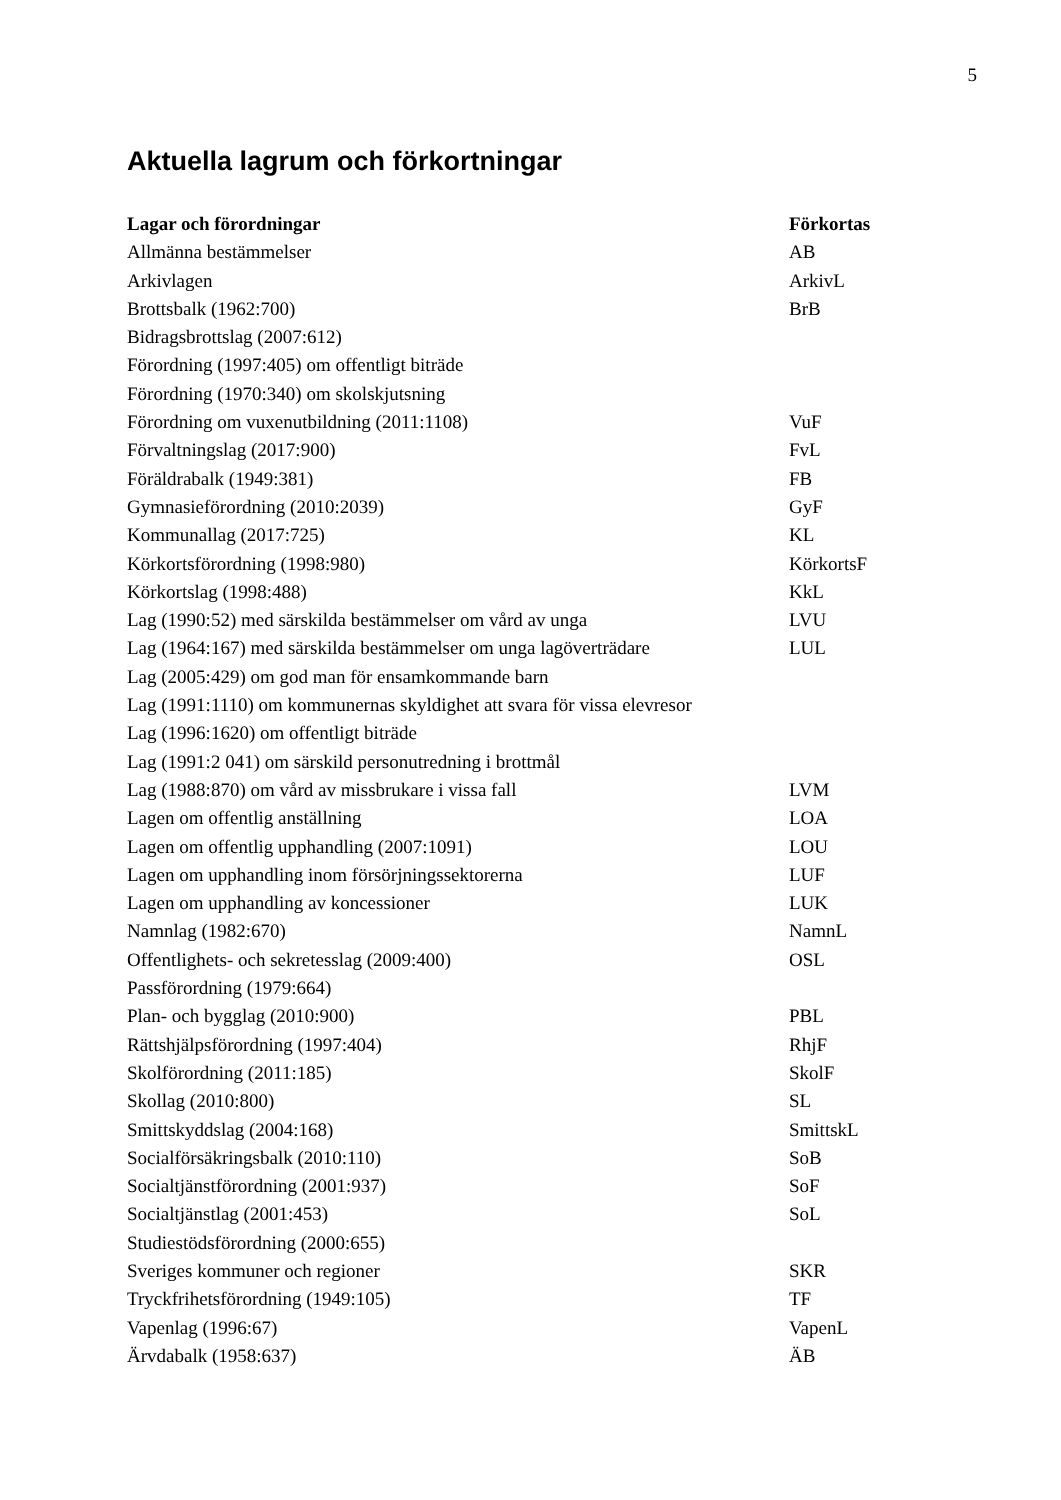5
Aktuella lagrum och förkortningar
| Lagar och förordningar | Förkortas |
| --- | --- |
| Allmänna bestämmelser | AB |
| Arkivlagen | ArkivL |
| Brottsbalk (1962:700) | BrB |
| Bidragsbrottslag (2007:612) | |
| Förordning (1997:405) om offentligt biträde | |
| Förordning (1970:340) om skolskjutsning | |
| Förordning om vuxenutbildning (2011:1108) | VuF |
| Förvaltningslag (2017:900) | FvL |
| Föräldrabalk (1949:381) | FB |
| Gymnasieförordning (2010:2039) | GyF |
| Kommunallag (2017:725) | KL |
| Körkortsförordning (1998:980) | KörkortsF |
| Körkortslag (1998:488) | KkL |
| Lag (1990:52) med särskilda bestämmelser om vård av unga | LVU |
| Lag (1964:167) med särskilda bestämmelser om unga lagöverträdare | LUL |
| Lag (2005:429) om god man för ensamkommande barn | |
| Lag (1991:1110) om kommunernas skyldighet att svara för vissa elevresor | |
| Lag (1996:1620) om offentligt biträde | |
| Lag (1991:2 041) om särskild personutredning i brottmål | |
| Lag (1988:870) om vård av missbrukare i vissa fall | LVM |
| Lagen om offentlig anställning | LOA |
| Lagen om offentlig upphandling (2007:1091) | LOU |
| Lagen om upphandling inom försörjningssektorerna | LUF |
| Lagen om upphandling av koncessioner | LUK |
| Namnlag (1982:670) | NamnL |
| Offentlighets- och sekretesslag (2009:400) | OSL |
| Passförordning (1979:664) | |
| Plan- och bygglag (2010:900) | PBL |
| Rättshjälpsförordning (1997:404) | RhjF |
| Skolförordning (2011:185) | SkolF |
| Skollag (2010:800) | SL |
| Smittskyddslag (2004:168) | SmittskL |
| Socialförsäkringsbalk (2010:110) | SoB |
| Socialtjänstförordning (2001:937) | SoF |
| Socialtjänstlag (2001:453) | SoL |
| Studiestödsförordning (2000:655) | |
| Sveriges kommuner och regioner | SKR |
| Tryckfrihetsförordning (1949:105) | TF |
| Vapenlag (1996:67) | VapenL |
| Ärvdabalk (1958:637) | ÄB |